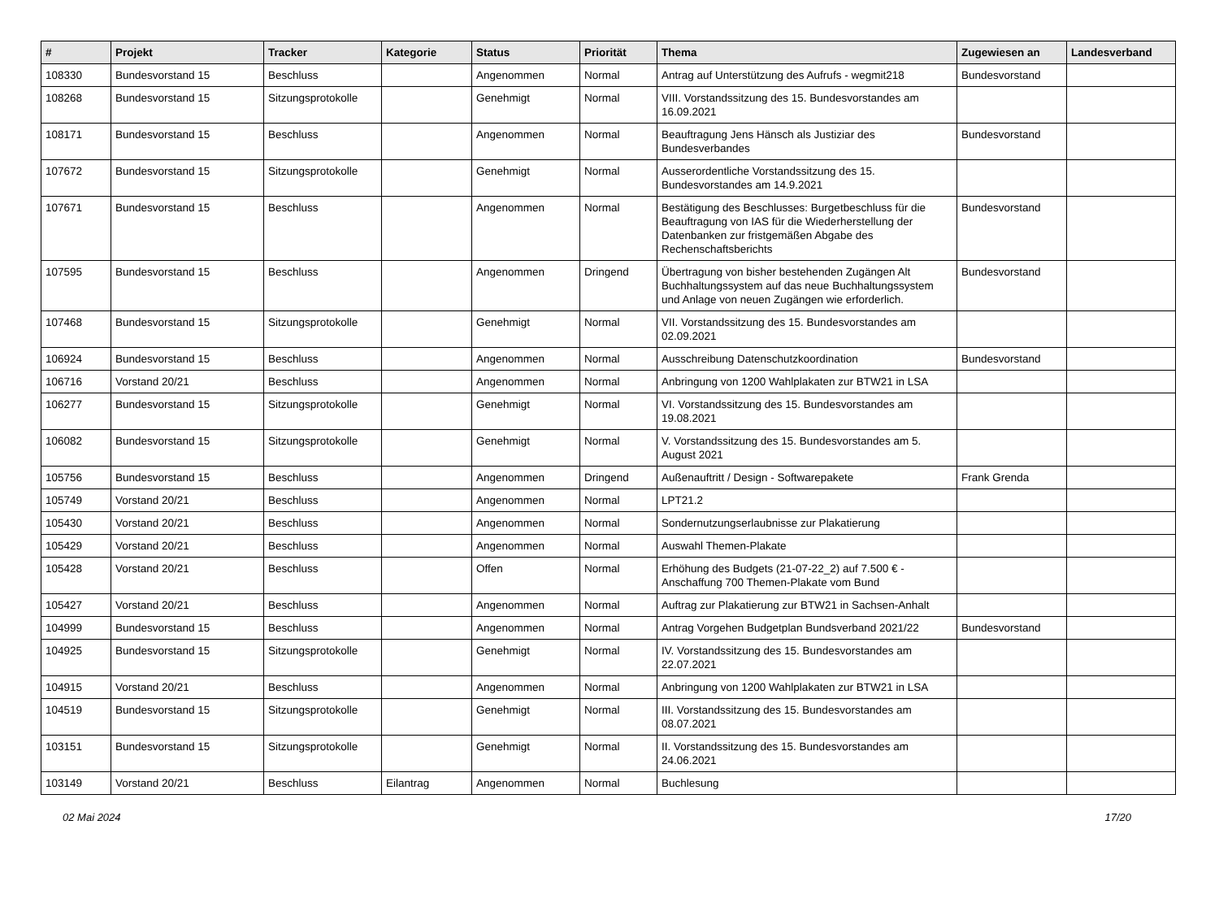| # | Projekt | Tracker | Kategorie | Status | Priorität | Thema | Zugewiesen an | Landesverband |
| --- | --- | --- | --- | --- | --- | --- | --- | --- |
| 108330 | Bundesvorstand 15 | Beschluss | | Angenommen | Normal | Antrag auf Unterstützung des Aufrufs - wegmit218 | Bundesvorstand | |
| 108268 | Bundesvorstand 15 | Sitzungsprotokolle | | Genehmigt | Normal | VIII. Vorstandssitzung des 15. Bundesvorstandes am 16.09.2021 | | |
| 108171 | Bundesvorstand 15 | Beschluss | | Angenommen | Normal | Beauftragung Jens Hänsch als Justiziar des Bundesverbandes | Bundesvorstand | |
| 107672 | Bundesvorstand 15 | Sitzungsprotokolle | | Genehmigt | Normal | Ausserordentliche Vorstandssitzung des 15. Bundesvorstandes am 14.9.2021 | | |
| 107671 | Bundesvorstand 15 | Beschluss | | Angenommen | Normal | Bestätigung des Beschlusses: Burgetbeschluss für die Beauftragung von IAS für die Wiederherstellung der Datenbanken zur fristgemäßen Abgabe des Rechenschaftsberichts | Bundesvorstand | |
| 107595 | Bundesvorstand 15 | Beschluss | | Angenommen | Dringend | Übertragung von bisher bestehenden Zugängen Alt Buchhaltungssystem auf das neue Buchhaltungssystem und Anlage von neuen Zugängen wie erforderlich. | Bundesvorstand | |
| 107468 | Bundesvorstand 15 | Sitzungsprotokolle | | Genehmigt | Normal | VII. Vorstandssitzung des 15. Bundesvorstandes am 02.09.2021 | | |
| 106924 | Bundesvorstand 15 | Beschluss | | Angenommen | Normal | Ausschreibung Datenschutzkoordination | Bundesvorstand | |
| 106716 | Vorstand 20/21 | Beschluss | | Angenommen | Normal | Anbringung von 1200 Wahlplakaten zur BTW21 in LSA | | |
| 106277 | Bundesvorstand 15 | Sitzungsprotokolle | | Genehmigt | Normal | VI. Vorstandssitzung des 15. Bundesvorstandes am 19.08.2021 | | |
| 106082 | Bundesvorstand 15 | Sitzungsprotokolle | | Genehmigt | Normal | V. Vorstandssitzung des 15. Bundesvorstandes am 5. August 2021 | | |
| 105756 | Bundesvorstand 15 | Beschluss | | Angenommen | Dringend | Außenauftritt / Design - Softwarepakete | Frank Grenda | |
| 105749 | Vorstand 20/21 | Beschluss | | Angenommen | Normal | LPT21.2 | | |
| 105430 | Vorstand 20/21 | Beschluss | | Angenommen | Normal | Sondernutzungserlaubnisse zur Plakatierung | | |
| 105429 | Vorstand 20/21 | Beschluss | | Angenommen | Normal | Auswahl Themen-Plakate | | |
| 105428 | Vorstand 20/21 | Beschluss | | Offen | Normal | Erhöhung des Budgets (21-07-22_2) auf 7.500 € - Anschaffung 700 Themen-Plakate vom Bund | | |
| 105427 | Vorstand 20/21 | Beschluss | | Angenommen | Normal | Auftrag zur Plakatierung zur BTW21 in Sachsen-Anhalt | | |
| 104999 | Bundesvorstand 15 | Beschluss | | Angenommen | Normal | Antrag Vorgehen Budgetplan Bundsverband 2021/22 | Bundesvorstand | |
| 104925 | Bundesvorstand 15 | Sitzungsprotokolle | | Genehmigt | Normal | IV. Vorstandssitzung des 15. Bundesvorstandes am 22.07.2021 | | |
| 104915 | Vorstand 20/21 | Beschluss | | Angenommen | Normal | Anbringung von 1200 Wahlplakaten zur BTW21 in LSA | | |
| 104519 | Bundesvorstand 15 | Sitzungsprotokolle | | Genehmigt | Normal | III. Vorstandssitzung des 15. Bundesvorstandes am 08.07.2021 | | |
| 103151 | Bundesvorstand 15 | Sitzungsprotokolle | | Genehmigt | Normal | II. Vorstandssitzung des 15. Bundesvorstandes am 24.06.2021 | | |
| 103149 | Vorstand 20/21 | Beschluss | Eilantrag | Angenommen | Normal | Buchlesung | | |
02 Mai 2024 17/20